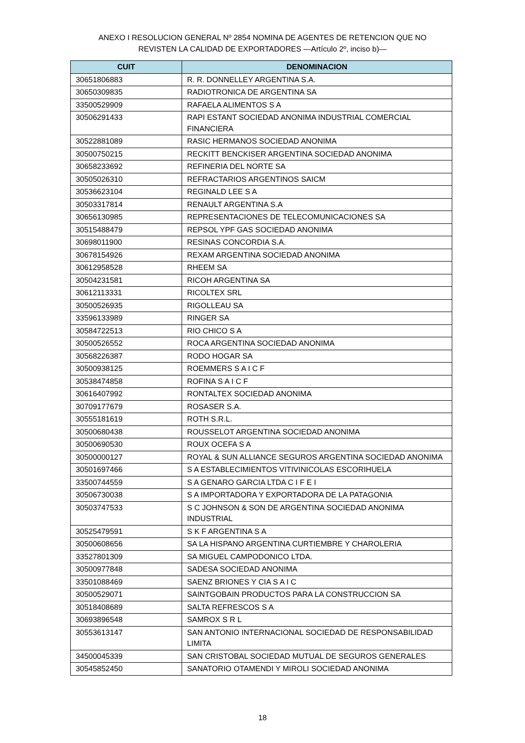ANEXO I RESOLUCION GENERAL Nº 2854 NOMINA DE AGENTES DE RETENCION QUE NO
REVISTEN LA CALIDAD DE EXPORTADORES —Artículo 2º, inciso b)—
| CUIT | DENOMINACION |
| --- | --- |
| 30651806883 | R. R. DONNELLEY ARGENTINA S.A. |
| 30650309835 | RADIOTRONICA DE ARGENTINA SA |
| 33500529909 | RAFAELA ALIMENTOS S A |
| 30506291433 | RAPI ESTANT SOCIEDAD ANONIMA INDUSTRIAL COMERCIAL FINANCIERA |
| 30522881089 | RASIC HERMANOS SOCIEDAD ANONIMA |
| 30500750215 | RECKITT BENCKISER ARGENTINA SOCIEDAD ANONIMA |
| 30658233692 | REFINERIA DEL NORTE SA |
| 30505026310 | REFRACTARIOS ARGENTINOS SAICM |
| 30536623104 | REGINALD LEE S A |
| 30503317814 | RENAULT ARGENTINA S.A |
| 30656130985 | REPRESENTACIONES DE TELECOMUNICACIONES SA |
| 30515488479 | REPSOL YPF GAS SOCIEDAD ANONIMA |
| 30698011900 | RESINAS CONCORDIA S.A. |
| 30678154926 | REXAM ARGENTINA SOCIEDAD ANONIMA |
| 30612958528 | RHEEM SA |
| 30504231581 | RICOH ARGENTINA SA |
| 30612113331 | RICOLTEX SRL |
| 30500526935 | RIGOLLEAU SA |
| 33596133989 | RINGER SA |
| 30584722513 | RIO CHICO S A |
| 30500526552 | ROCA ARGENTINA SOCIEDAD ANONIMA |
| 30568226387 | RODO HOGAR SA |
| 30500938125 | ROEMMERS S A I C F |
| 30538474858 | ROFINA S A I C F |
| 30616407992 | RONTALTEX SOCIEDAD ANONIMA |
| 30709177679 | ROSASER S.A. |
| 30555181619 | ROTH S.R.L. |
| 30500680438 | ROUSSELOT ARGENTINA SOCIEDAD ANONIMA |
| 30500690530 | ROUX OCEFA S A |
| 30500000127 | ROYAL & SUN ALLIANCE SEGUROS ARGENTINA SOCIEDAD ANONIMA |
| 30501697466 | S A ESTABLECIMIENTOS VITIVINICOLAS ESCORIHUELA |
| 33500744559 | S A GENARO GARCIA LTDA C I F E I |
| 30506730038 | S A IMPORTADORA Y EXPORTADORA DE LA PATAGONIA |
| 30503747533 | S C JOHNSON & SON DE ARGENTINA SOCIEDAD ANONIMA INDUSTRIAL |
| 30525479591 | S K F ARGENTINA S A |
| 30500608656 | SA LA HISPANO ARGENTINA CURTIEMBRE Y CHAROLERIA |
| 33527801309 | SA MIGUEL CAMPODONICO LTDA. |
| 30500977848 | SADESA SOCIEDAD ANONIMA |
| 33501088469 | SAENZ BRIONES Y CIA S A I C |
| 30500529071 | SAINTGOBAIN PRODUCTOS PARA LA CONSTRUCCION SA |
| 30518408689 | SALTA REFRESCOS S A |
| 30693896548 | SAMROX S R L |
| 30553613147 | SAN ANTONIO INTERNACIONAL SOCIEDAD DE RESPONSABILIDAD LIMITA |
| 34500045339 | SAN CRISTOBAL SOCIEDAD MUTUAL DE SEGUROS GENERALES |
| 30545852450 | SANATORIO OTAMENDI Y MIROLI SOCIEDAD ANONIMA |
18